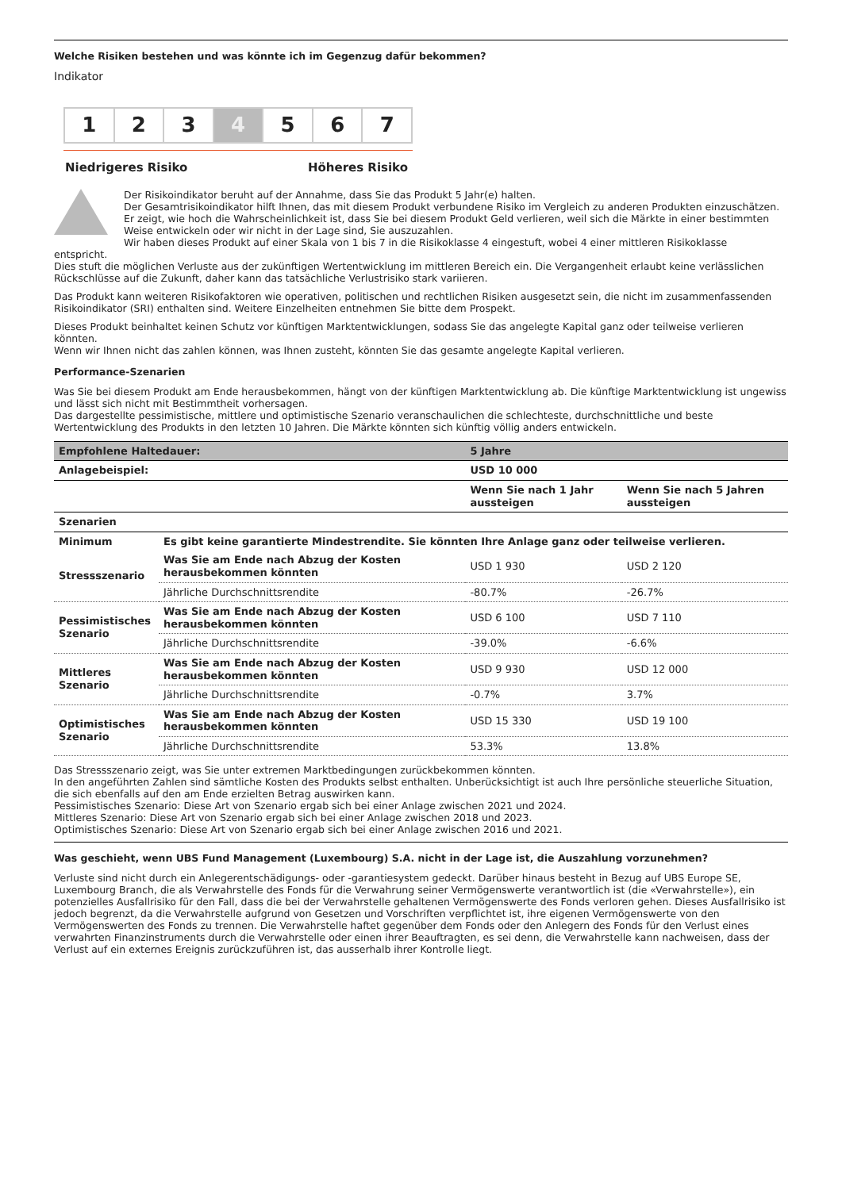Welche Risiken bestehen und was könnte ich im Gegenzug dafür bekommen?
Indikator
1 2 3 4 5 6 7
Niedrigeres Risiko Höheres Risiko
Der Risikoindikator beruht auf der Annahme, dass Sie das Produkt 5 Jahr(e) halten.
Der Gesamtrisikoindikator hilft Ihnen, das mit diesem Produkt verbundene Risiko im Vergleich zu anderen Produkten einzuschätzen. Er zeigt, wie hoch die Wahrscheinlichkeit ist, dass Sie bei diesem Produkt Geld verlieren, weil sich die Märkte in einer bestimmten Weise entwickeln oder wir nicht in der Lage sind, Sie auszuzahlen.
Wir haben dieses Produkt auf einer Skala von 1 bis 7 in die Risikoklasse 4 eingestuft, wobei 4 einer mittleren Risikoklasse
entspricht.
Dies stuft die möglichen Verluste aus der zukünftigen Wertentwicklung im mittleren Bereich ein. Die Vergangenheit erlaubt keine verlässlichen Rückschlüsse auf die Zukunft, daher kann das tatsächliche Verlustrisiko stark variieren.
Das Produkt kann weiteren Risikofaktoren wie operativen, politischen und rechtlichen Risiken ausgesetzt sein, die nicht im zusammenfassenden Risikoindikator (SRI) enthalten sind. Weitere Einzelheiten entnehmen Sie bitte dem Prospekt.
Dieses Produkt beinhaltet keinen Schutz vor künftigen Marktentwicklungen, sodass Sie das angelegte Kapital ganz oder teilweise verlieren könnten.
Wenn wir Ihnen nicht das zahlen können, was Ihnen zusteht, könnten Sie das gesamte angelegte Kapital verlieren.
Performance-Szenarien
Was Sie bei diesem Produkt am Ende herausbekommen, hängt von der künftigen Marktentwicklung ab. Die künftige Marktentwicklung ist ungewiss und lässt sich nicht mit Bestimmtheit vorhersagen.
Das dargestellte pessimistische, mittlere und optimistische Szenario veranschaulichen die schlechteste, durchschnittliche und beste Wertentwicklung des Produkts in den letzten 10 Jahren. Die Märkte könnten sich künftig völlig anders entwickeln.
| Empfohlene Haltedauer: | | 5 Jahre | |
| --- | --- | --- | --- |
| Anlagebeispiel: | | USD 10 000 | |
| | | Wenn Sie nach 1 Jahr aussteigen | Wenn Sie nach 5 Jahren aussteigen |
| Szenarien | | | |
| Minimum | Es gibt keine garantierte Mindestrendite. Sie könnten Ihre Anlage ganz oder teilweise verlieren. | | |
| Stressszenario | Was Sie am Ende nach Abzug der Kosten herausbekommen könnten | USD 1 930 | USD 2 120 |
| | Jährliche Durchschnittsrendite | -80.7% | -26.7% |
| Pessimistisches Szenario | Was Sie am Ende nach Abzug der Kosten herausbekommen könnten | USD 6 100 | USD 7 110 |
| | Jährliche Durchschnittsrendite | -39.0% | -6.6% |
| Mittleres Szenario | Was Sie am Ende nach Abzug der Kosten herausbekommen könnten | USD 9 930 | USD 12 000 |
| | Jährliche Durchschnittsrendite | -0.7% | 3.7% |
| Optimistisches Szenario | Was Sie am Ende nach Abzug der Kosten herausbekommen könnten | USD 15 330 | USD 19 100 |
| | Jährliche Durchschnittsrendite | 53.3% | 13.8% |
Das Stressszenario zeigt, was Sie unter extremen Marktbedingungen zurückbekommen könnten.
In den angeführten Zahlen sind sämtliche Kosten des Produkts selbst enthalten. Unberücksichtigt ist auch Ihre persönliche steuerliche Situation, die sich ebenfalls auf den am Ende erzielten Betrag auswirken kann.
Pessimistisches Szenario: Diese Art von Szenario ergab sich bei einer Anlage zwischen 2021 und 2024.
Mittleres Szenario: Diese Art von Szenario ergab sich bei einer Anlage zwischen 2018 und 2023.
Optimistisches Szenario: Diese Art von Szenario ergab sich bei einer Anlage zwischen 2016 und 2021.
Was geschieht, wenn UBS Fund Management (Luxembourg) S.A. nicht in der Lage ist, die Auszahlung vorzunehmen?
Verluste sind nicht durch ein Anlegerentschädigungs- oder -garantiesystem gedeckt. Darüber hinaus besteht in Bezug auf UBS Europe SE, Luxembourg Branch, die als Verwahrstelle des Fonds für die Verwahrung seiner Vermögenswerte verantwortlich ist (die «Verwahrstelle»), ein potenzielles Ausfallrisiko für den Fall, dass die bei der Verwahrstelle gehaltenen Vermögenswerte des Fonds verloren gehen. Dieses Ausfallrisiko ist jedoch begrenzt, da die Verwahrstelle aufgrund von Gesetzen und Vorschriften verpflichtet ist, ihre eigenen Vermögenswerte von den Vermögenswerten des Fonds zu trennen. Die Verwahrstelle haftet gegenüber dem Fonds oder den Anlegern des Fonds für den Verlust eines verwahrten Finanzinstruments durch die Verwahrstelle oder einen ihrer Beauftragten, es sei denn, die Verwahrstelle kann nachweisen, dass der Verlust auf ein externes Ereignis zurückzuführen ist, das ausserhalb ihrer Kontrolle liegt.